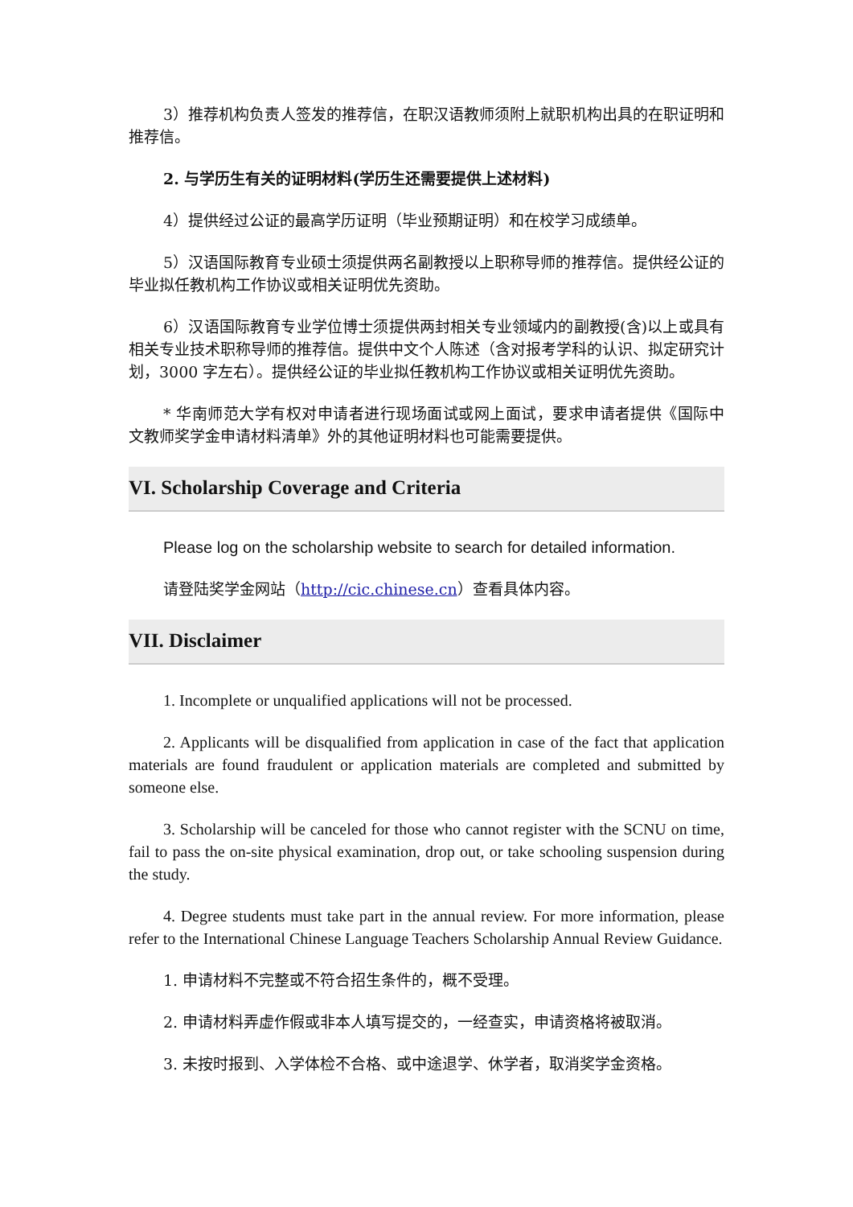3）推荐机构负责人签发的推荐信，在职汉语教师须附上就职机构出具的在职证明和推荐信。
2. 与学历生有关的证明材料(学历生还需要提供上述材料)
4）提供经过公证的最高学历证明（毕业预期证明）和在校学习成绩单。
5）汉语国际教育专业硕士须提供两名副教授以上职称导师的推荐信。提供经公证的毕业拟任教机构工作协议或相关证明优先资助。
6）汉语国际教育专业学位博士须提供两封相关专业领域内的副教授(含)以上或具有相关专业技术职称导师的推荐信。提供中文个人陈述（含对报考学科的认识、拟定研究计划，3000 字左右）。提供经公证的毕业拟任教机构工作协议或相关证明优先资助。
* 华南师范大学有权对申请者进行现场面试或网上面试，要求申请者提供《国际中文教师奖学金申请材料清单》外的其他证明材料也可能需要提供。
VI. Scholarship Coverage and Criteria
Please log on the scholarship website to search for detailed information.
请登陆奖学金网站（http://cic.chinese.cn）查看具体内容。
VII. Disclaimer
1. Incomplete or unqualified applications will not be processed.
2. Applicants will be disqualified from application in case of the fact that application materials are found fraudulent or application materials are completed and submitted by someone else.
3. Scholarship will be canceled for those who cannot register with the SCNU on time, fail to pass the on-site physical examination, drop out, or take schooling suspension during the study.
4. Degree students must take part in the annual review. For more information, please refer to the International Chinese Language Teachers Scholarship Annual Review Guidance.
1. 申请材料不完整或不符合招生条件的，概不受理。
2. 申请材料弄虚作假或非本人填写提交的，一经查实，申请资格将被取消。
3. 未按时报到、入学体检不合格、或中途退学、休学者，取消奖学金资格。